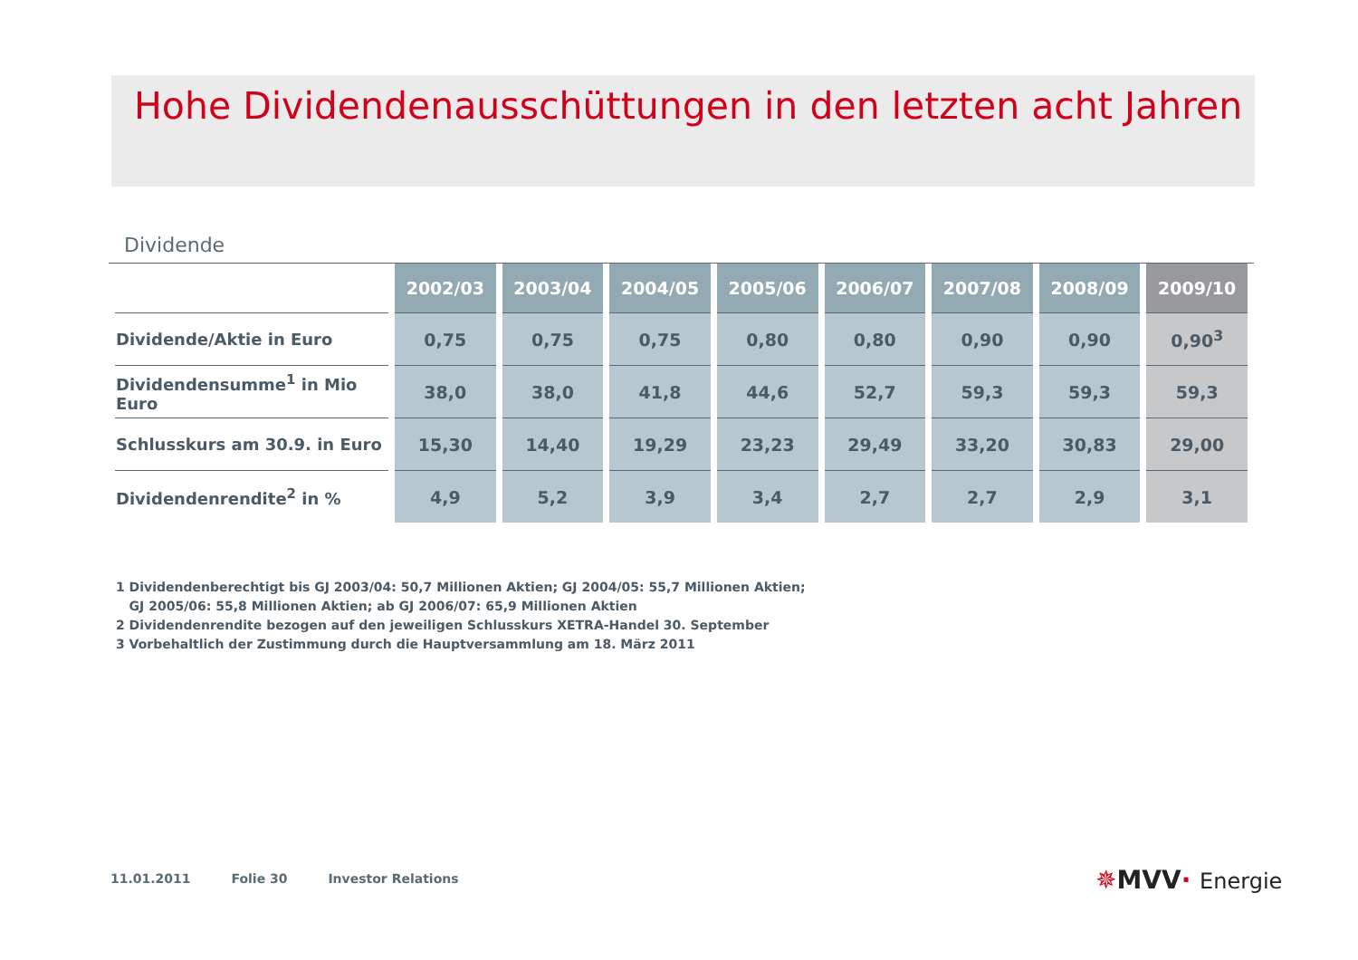Hohe Dividendenausschüttungen in den letzten acht Jahren
Dividende
| | 2002/03 | 2003/04 | 2004/05 | 2005/06 | 2006/07 | 2007/08 | 2008/09 | 2009/10 |
| --- | --- | --- | --- | --- | --- | --- | --- | --- |
| Dividende/Aktie in Euro | 0,75 | 0,75 | 0,75 | 0,80 | 0,80 | 0,90 | 0,90 | 0,90<sup>3</sup> |
| Dividendensumme<sup>1</sup> in Mio Euro | 38,0 | 38,0 | 41,8 | 44,6 | 52,7 | 59,3 | 59,3 | 59,3 |
| Schlusskurs am 30.9. in Euro | 15,30 | 14,40 | 19,29 | 23,23 | 29,49 | 33,20 | 30,83 | 29,00 |
| Dividendenrendite<sup>2</sup> in % | 4,9 | 5,2 | 3,9 | 3,4 | 2,7 | 2,7 | 2,9 | 3,1 |
1 Dividendenberechtigt bis GJ 2003/04: 50,7 Millionen Aktien; GJ 2004/05: 55,7 Millionen Aktien;
GJ 2005/06: 55,8 Millionen Aktien; ab GJ 2006/07: 65,9 Millionen Aktien
2 Dividendenrendite bezogen auf den jeweiligen Schlusskurs XETRA-Handel 30. September
3 Vorbehaltlich der Zustimmung durch die Hauptversammlung am 18. März 2011
11.01.2011 Folie 30 Investor Relations
✵MVV· Energie